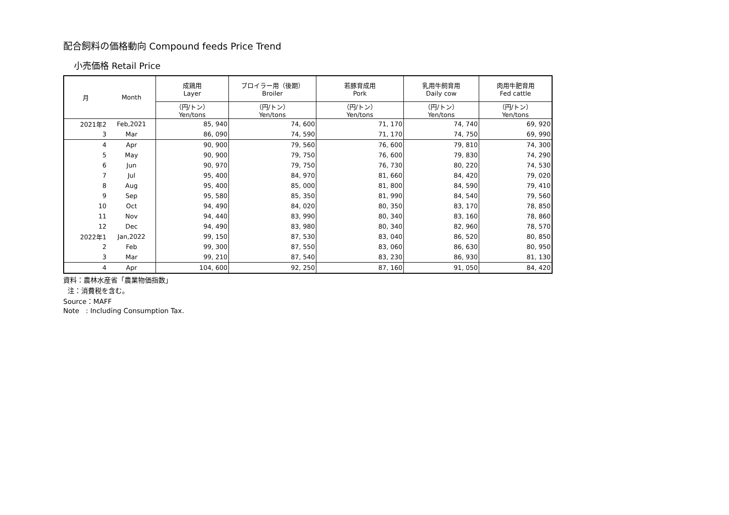配合飼料の価格動向 Compound feeds Price Trend
小売価格 Retail Price
| 月 | Month | 成鶏用 Layer | ブロイラー用（後期） Broiler | 若豚育成用 Pork | 乳用牛飼育用 Daily cow | 肉用牛肥育用 Fed cattle |
| --- | --- | --- | --- | --- | --- | --- |
| | | （円/トン） Yen/tons | （円/トン） Yen/tons | （円/トン） Yen/tons | （円/トン） Yen/tons | （円/トン） Yen/tons |
| 2021年2 | Feb,2021 | 85, 940 | 74, 600 | 71, 170 | 74, 740 | 69, 920 |
| 3 | Mar | 86, 090 | 74, 590 | 71, 170 | 74, 750 | 69, 990 |
| 4 | Apr | 90, 900 | 79, 560 | 76, 600 | 79, 810 | 74, 300 |
| 5 | May | 90, 900 | 79, 750 | 76, 600 | 79, 830 | 74, 290 |
| 6 | Jun | 90, 970 | 79, 750 | 76, 730 | 80, 220 | 74, 530 |
| 7 | Jul | 95, 400 | 84, 970 | 81, 660 | 84, 420 | 79, 020 |
| 8 | Aug | 95, 400 | 85, 000 | 81, 800 | 84, 590 | 79, 410 |
| 9 | Sep | 95, 580 | 85, 350 | 81, 990 | 84, 540 | 79, 560 |
| 10 | Oct | 94, 490 | 84, 020 | 80, 350 | 83, 170 | 78, 850 |
| 11 | Nov | 94, 440 | 83, 990 | 80, 340 | 83, 160 | 78, 860 |
| 12 | Dec | 94, 490 | 83, 980 | 80, 340 | 82, 960 | 78, 570 |
| 2022年1 | Jan,2022 | 99, 150 | 87, 530 | 83, 040 | 86, 520 | 80, 850 |
| 2 | Feb | 99, 300 | 87, 550 | 83, 060 | 86, 630 | 80, 950 |
| 3 | Mar | 99, 210 | 87, 540 | 83, 230 | 86, 930 | 81, 130 |
| 4 | Apr | 104, 600 | 92, 250 | 87, 160 | 91, 050 | 84, 420 |
資料：農林水産省「農業物価指数」
注：消費税を含む。
Source：MAFF
Note : Including Consumption Tax.